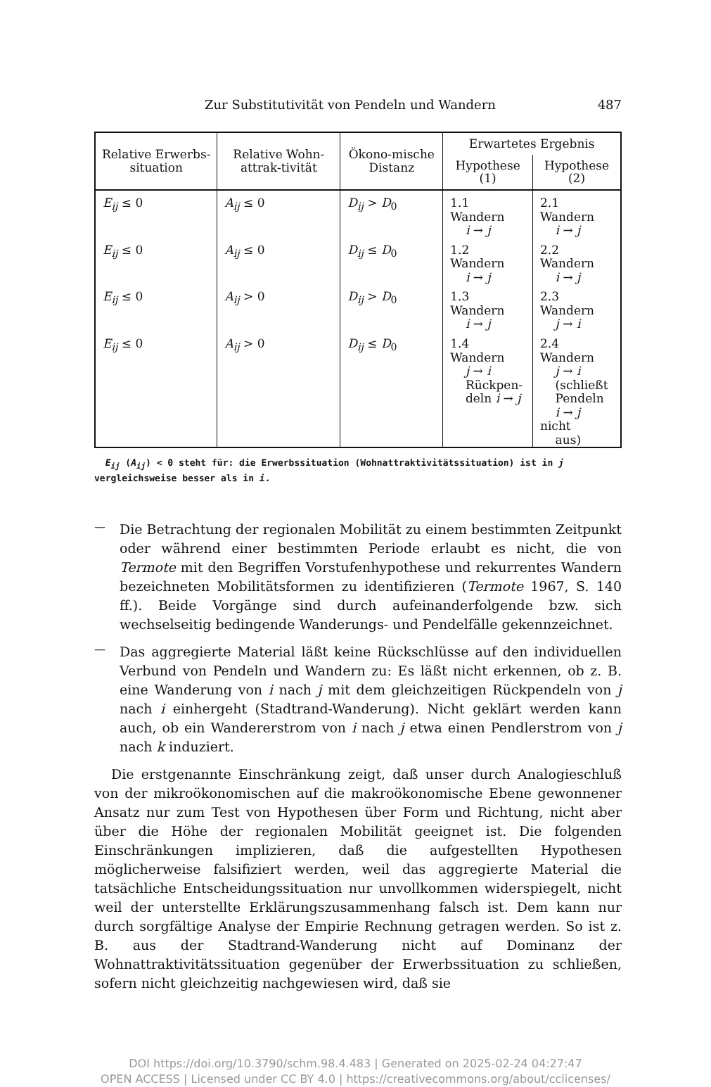Zur Substitutivität von Pendeln und Wandern 487
| Relative Erwerbs-situation | Relative Wohn-attrak-tivität | Ökono-mische Distanz | Erwartetes Ergebnis | |
| --- | --- | --- | --- | --- |
| | | | Hypothese (1) | Hypothese (2) |
| E<sub>ij</sub> ≤ 0 | A<sub>ij</sub> ≤ 0 | D<sub>ij</sub> > D<sub>0</sub> | 1.1 Wandern i → j | 2.1 Wandern i → j |
| E<sub>ij</sub> ≤ 0 | A<sub>ij</sub> ≤ 0 | D<sub>ij</sub> ≤ D<sub>0</sub> | 1.2 Wandern i → j | 2.2 Wandern i → j |
| E<sub>ij</sub> ≤ 0 | A<sub>ij</sub> > 0 | D<sub>ij</sub> > D<sub>0</sub> | 1.3 Wandern i → j | 2.3 Wandern j → i |
| E<sub>ij</sub> ≤ 0 | A<sub>ij</sub> > 0 | D<sub>ij</sub> ≤ D<sub>0</sub> | 1.4 Wandern j → i Rückpen- deln i → j | 2.4 Wandern j → i (schließt Pendeln i → j nicht aus) |
E<sub>ij</sub> (A<sub>ij</sub>) < 0 steht für: die Erwerbssituation (Wohnattraktivitätssituation) ist in j vergleichsweise besser als in i.
—
Die Betrachtung der regionalen Mobilität zu einem bestimmten Zeitpunkt oder während einer bestimmten Periode erlaubt es nicht, die von Termote mit den Begriffen Vorstufenhypothese und rekurrentes Wandern bezeichneten Mobilitätsformen zu identifizieren (Termote 1967, S. 140 ff.). Beide Vorgänge sind durch aufeinanderfolgende bzw. sich wechselseitig bedingende Wanderungs- und Pendelfälle gekennzeichnet.
—
Das aggregierte Material läßt keine Rückschlüsse auf den individuellen Verbund von Pendeln und Wandern zu: Es läßt nicht erkennen, ob z. B. eine Wanderung von i nach j mit dem gleichzeitigen Rückpendeln von j nach i einhergeht (Stadtrand-Wanderung). Nicht geklärt werden kann auch, ob ein Wandererstrom von i nach j etwa einen Pendlerstrom von j nach k induziert.
Die erstgenannte Einschränkung zeigt, daß unser durch Analogieschluß von der mikroökonomischen auf die makroökonomische Ebene gewonnener Ansatz nur zum Test von Hypothesen über Form und Richtung, nicht aber über die Höhe der regionalen Mobilität geeignet ist. Die folgenden Einschränkungen implizieren, daß die aufgestellten Hypothesen möglicherweise falsifiziert werden, weil das aggregierte Material die tatsächliche Entscheidungssituation nur unvollkommen widerspiegelt, nicht weil der unterstellte Erklärungszusammenhang falsch ist. Dem kann nur durch sorgfältige Analyse der Empirie Rechnung getragen werden. So ist z. B. aus der Stadtrand-Wanderung nicht auf Dominanz der Wohnattraktivitätssituation gegenüber der Erwerbssituation zu schließen, sofern nicht gleichzeitig nachgewiesen wird, daß sie
DOI https://doi.org/10.3790/schm.98.4.483 | Generated on 2025-02-24 04:27:47
OPEN ACCESS | Licensed under CC BY 4.0 | https://creativecommons.org/about/cclicenses/